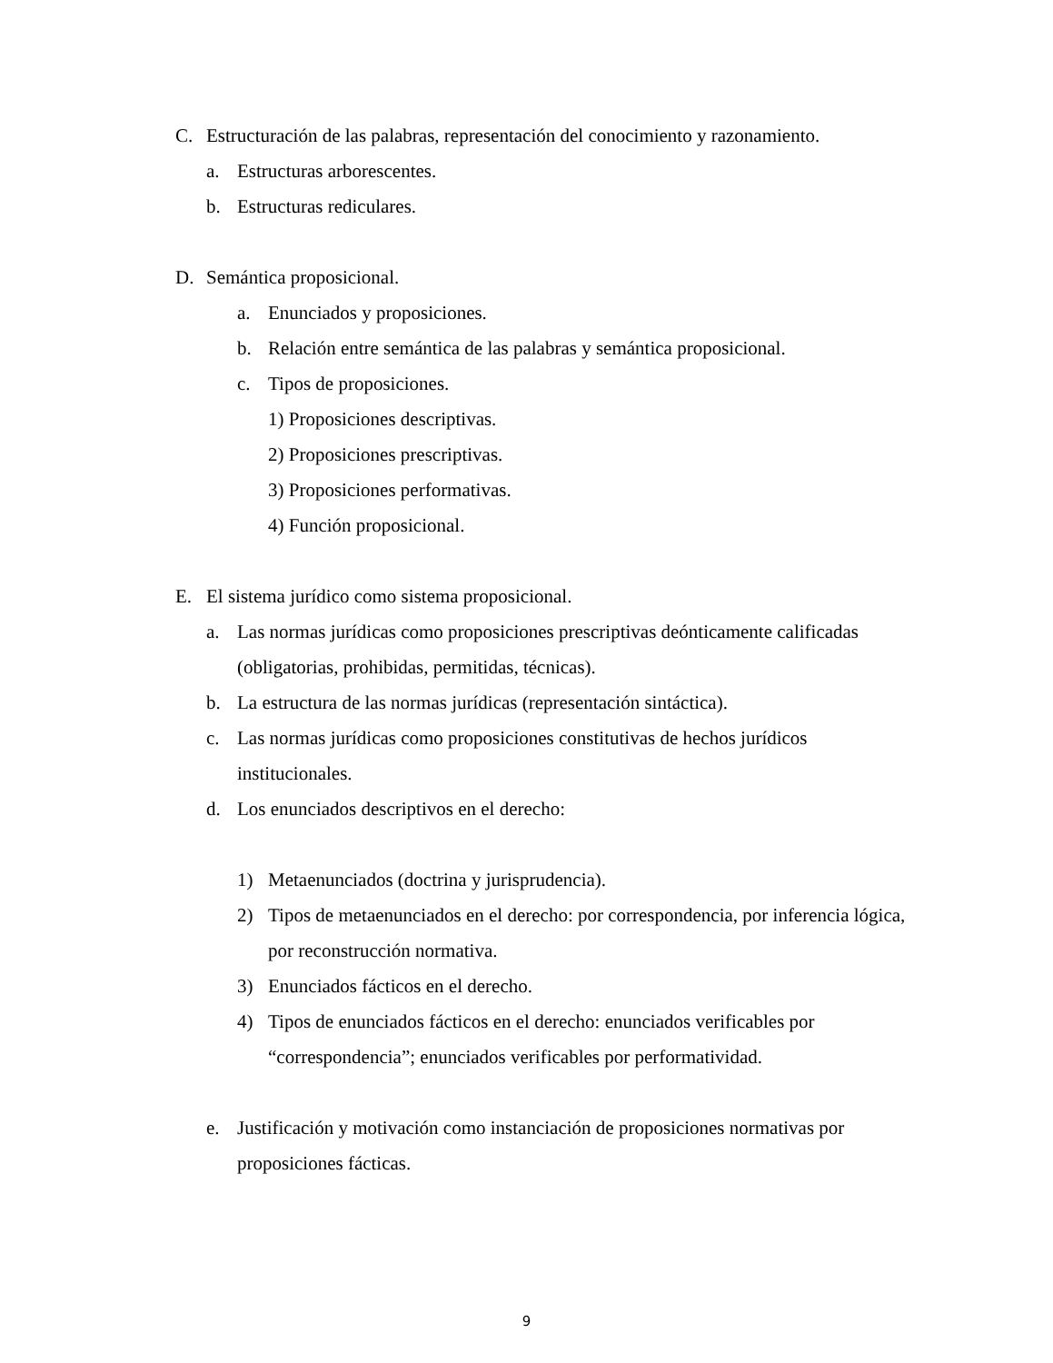C. Estructuración de las palabras, representación del conocimiento y razonamiento.
a. Estructuras arborescentes.
b. Estructuras rediculares.
D. Semántica proposicional.
a. Enunciados y proposiciones.
b. Relación entre semántica de las palabras y semántica proposicional.
c. Tipos de proposiciones.
1) Proposiciones descriptivas.
2) Proposiciones prescriptivas.
3) Proposiciones performativas.
4) Función proposicional.
E. El sistema jurídico como sistema proposicional.
a. Las normas jurídicas como proposiciones prescriptivas deónticamente calificadas (obligatorias, prohibidas, permitidas, técnicas).
b. La estructura de las normas jurídicas (representación sintáctica).
c. Las normas jurídicas como proposiciones constitutivas de hechos jurídicos institucionales.
d. Los enunciados descriptivos en el derecho:
1) Metaenunciados (doctrina y jurisprudencia).
2) Tipos de metaenunciados en el derecho: por correspondencia, por inferencia lógica, por reconstrucción normativa.
3) Enunciados fácticos en el derecho.
4) Tipos de enunciados fácticos en el derecho: enunciados verificables por “correspondencia”; enunciados verificables por performatividad.
e. Justificación y motivación como instanciación de proposiciones normativas por proposiciones fácticas.
9